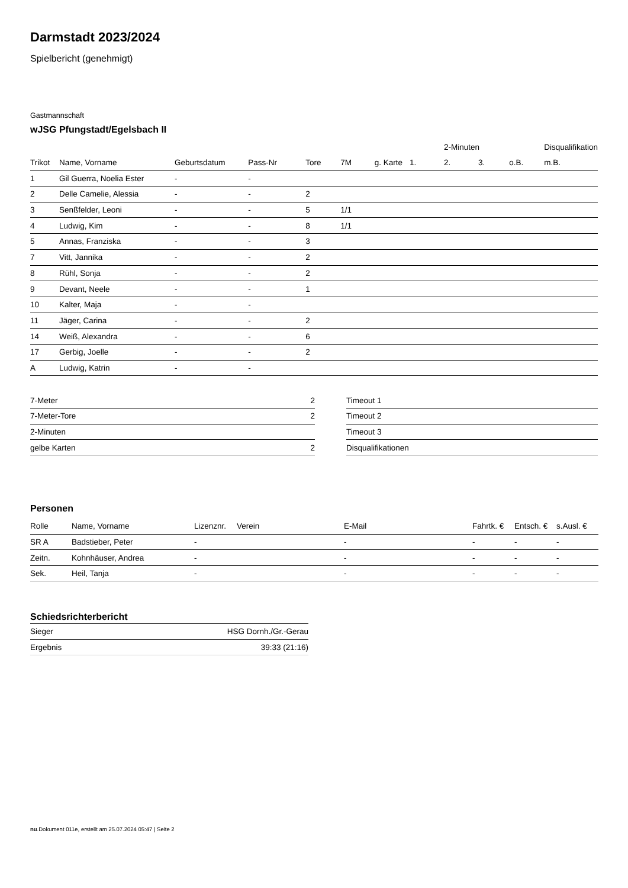Darmstadt 2023/2024
Spielbericht (genehmigt)
Gastmannschaft
wJSG Pfungstadt/Egelsbach II
| | | | | | | | | 2-Minuten | | | Disqualifikation |
| --- | --- | --- | --- | --- | --- | --- | --- | --- | --- | --- | --- |
| Trikot | Name, Vorname | Geburtsdatum | Pass-Nr | Tore | 7M | g. Karte | 1. | 2. | 3. | o.B. | m.B. |
| 1 | Gil Guerra, Noelia Ester | - | - | | | | | | | | |
| 2 | Delle Camelie, Alessia | - | - | 2 | | | | | | | |
| 3 | Senßfelder, Leoni | - | - | 5 | 1/1 | | | | | | |
| 4 | Ludwig, Kim | - | - | 8 | 1/1 | | | | | | |
| 5 | Annas, Franziska | - | - | 3 | | | | | | | |
| 7 | Vitt, Jannika | - | - | 2 | | | | | | | |
| 8 | Rühl, Sonja | - | - | 2 | | | | | | | |
| 9 | Devant, Neele | - | - | 1 | | | | | | | |
| 10 | Kalter, Maja | - | - | | | | | | | | |
| 11 | Jäger, Carina | - | - | 2 | | | | | | | |
| 14 | Weiß, Alexandra | - | - | 6 | | | | | | | |
| 17 | Gerbig, Joelle | - | - | 2 | | | | | | | |
| A | Ludwig, Katrin | - | - | | | | | | | | |
| 7-Meter | 2 |
| 7-Meter-Tore | 2 |
| 2-Minuten | |
| gelbe Karten | 2 |
| Timeout 1 |
| Timeout 2 |
| Timeout 3 |
| Disqualifikationen |
Personen
| Rolle | Name, Vorname | Lizenznr. | Verein | E-Mail | Fahrtk. € | Entsch. € | s.Ausl. € |
| --- | --- | --- | --- | --- | --- | --- | --- |
| SR A | Badstieber, Peter | - | | - | - | - | - |
| Zeitn. | Kohnhäuser, Andrea | - | | - | - | - | - |
| Sek. | Heil, Tanja | - | | - | - | - | - |
Schiedsrichterbericht
| Sieger | HSG Dornh./Gr.-Gerau |
| Ergebnis | 39:33 (21:16) |
nu.Dokument 011e, erstellt am 25.07.2024 05:47 | Seite 2